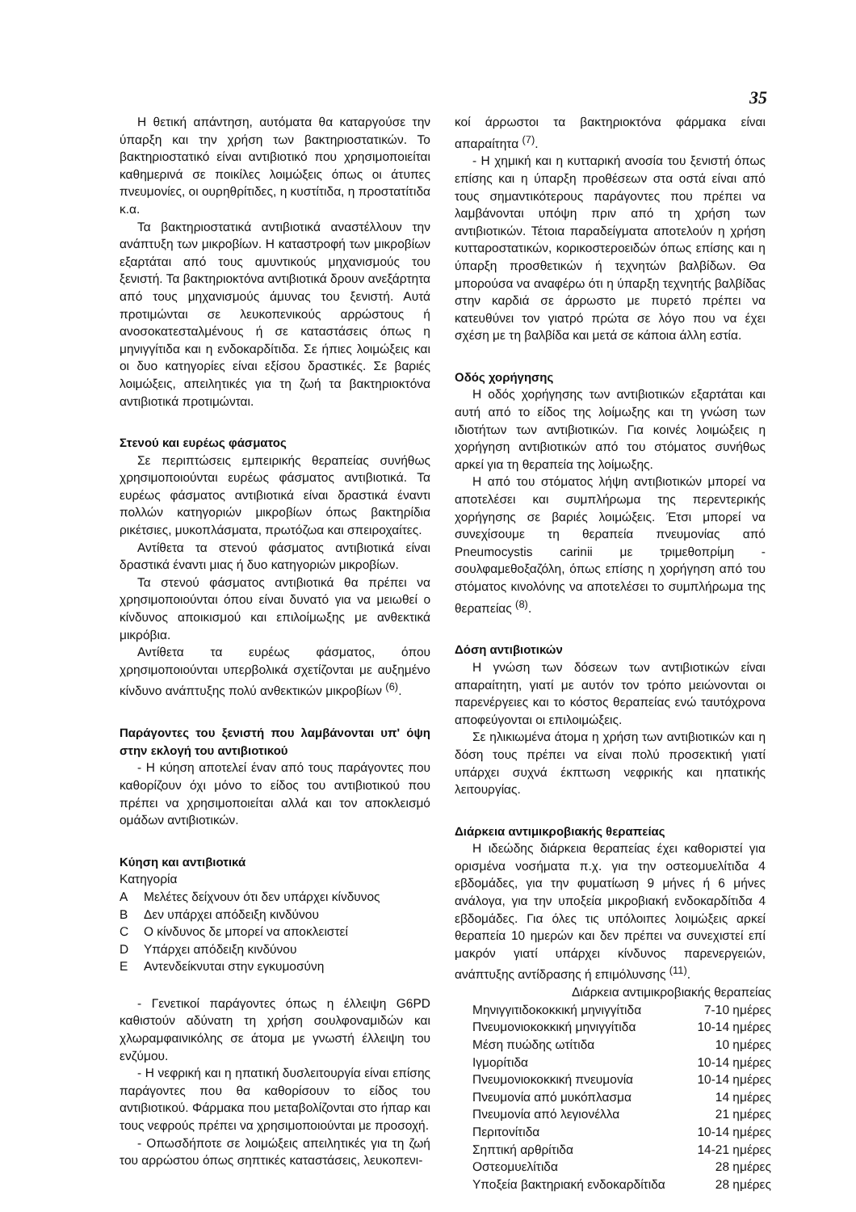35
Η θετική απάντηση, αυτόματα θα καταργούσε την ύπαρξη και την χρήση των βακτηριοστατικών. Το βακτηριοστατικό είναι αντιβιοτικό που χρησιμοποιείται καθημερινά σε ποικίλες λοιμώξεις όπως οι άτυπες πνευμονίες, οι ουρηθρίτιδες, η κυστίτιδα, η προστατίτιδα κ.α.
Τα βακτηριοστατικά αντιβιοτικά αναστέλλουν την ανάπτυξη των μικροβίων. Η καταστροφή των μικροβίων εξαρτάται από τους αμυντικούς μηχανισμούς του ξενιστή. Τα βακτηριοκτόνα αντιβιοτικά δρουν ανεξάρτητα από τους μηχανισμούς άμυνας του ξενιστή. Αυτά προτιμώνται σε λευκοπενικούς αρρώστους ή ανοσοκατεσταλμένους ή σε καταστάσεις όπως η μηνιγγίτιδα και η ενδοκαρδίτιδα. Σε ήπιες λοιμώξεις και οι δυο κατηγορίες είναι εξίσου δραστικές. Σε βαριές λοιμώξεις, απειλητικές για τη ζωή τα βακτηριοκτόνα αντιβιοτικά προτιμώνται.
Στενού και ευρέως φάσματος
Σε περιπτώσεις εμπειρικής θεραπείας συνήθως χρησιμοποιούνται ευρέως φάσματος αντιβιοτικά. Τα ευρέως φάσματος αντιβιοτικά είναι δραστικά έναντι πολλών κατηγοριών μικροβίων όπως βακτηρίδια ρικέτσιες, μυκοπλάσματα, πρωτόζωα και σπειροχαίτες.
Αντίθετα τα στενού φάσματος αντιβιοτικά είναι δραστικά έναντι μιας ή δυο κατηγοριών μικροβίων.
Τα στενού φάσματος αντιβιοτικά θα πρέπει να χρησιμοποιούνται όπου είναι δυνατό για να μειωθεί ο κίνδυνος αποικισμού και επιλοίμωξης με ανθεκτικά μικρόβια.
Αντίθετα τα ευρέως φάσματος, όπου χρησιμοποιούνται υπερβολικά σχετίζονται με αυξημένο κίνδυνο ανάπτυξης πολύ ανθεκτικών μικροβίων <sup>(6)</sup>.
Παράγοντες του ξενιστή που λαμβάνονται υπ' όψη στην εκλογή του αντιβιοτικού
- Η κύηση αποτελεί έναν από τους παράγοντες που καθορίζουν όχι μόνο το είδος του αντιβιοτικού που πρέπει να χρησιμοποιείται αλλά και τον αποκλεισμό ομάδων αντιβιοτικών.
Κύηση και αντιβιοτικά
Κατηγορία
| A | Μελέτες δείχνουν ότι δεν υπάρχει κίνδυνος |
| B | Δεν υπάρχει απόδειξη κινδύνου |
| C | Ο κίνδυνος δε μπορεί να αποκλειστεί |
| D | Υπάρχει απόδειξη κινδύνου |
| E | Αντενδείκνυται στην εγκυμοσύνη |
- Γενετικοί παράγοντες όπως η έλλειψη G6PD καθιστούν αδύνατη τη χρήση σουλφοναμιδών και χλωραμφαινικόλης σε άτομα με γνωστή έλλειψη του ενζύμου.
- Η νεφρική και η ηπατική δυσλειτουργία είναι επίσης παράγοντες που θα καθορίσουν το είδος του αντιβιοτικού. Φάρμακα που μεταβολίζονται στο ήπαρ και τους νεφρούς πρέπει να χρησιμοποιούνται με προσοχή.
- Οπωσδήποτε σε λοιμώξεις απειλητικές για τη ζωή του αρρώστου όπως σηπτικές καταστάσεις, λευκοπενι-
κοί άρρωστοι τα βακτηριοκτόνα φάρμακα είναι απαραίτητα <sup>(7)</sup>.
- Η χημική και η κυτταρική ανοσία του ξενιστή όπως επίσης και η ύπαρξη προθέσεων στα οστά είναι από τους σημαντικότερους παράγοντες που πρέπει να λαμβάνονται υπόψη πριν από τη χρήση των αντιβιοτικών. Τέτοια παραδείγματα αποτελούν η χρήση κυτταροστατικών, κορικοστεροειδών όπως επίσης και η ύπαρξη προσθετικών ή τεχνητών βαλβίδων. Θα μπορούσα να αναφέρω ότι η ύπαρξη τεχνητής βαλβίδας στην καρδιά σε άρρωστο με πυρετό πρέπει να κατευθύνει τον γιατρό πρώτα σε λόγο που να έχει σχέση με τη βαλβίδα και μετά σε κάποια άλλη εστία.
Οδός χορήγησης
Η οδός χορήγησης των αντιβιοτικών εξαρτάται και αυτή από το είδος της λοίμωξης και τη γνώση των ιδιοτήτων των αντιβιοτικών. Για κοινές λοιμώξεις η χορήγηση αντιβιοτικών από του στόματος συνήθως αρκεί για τη θεραπεία της λοίμωξης.
Η από του στόματος λήψη αντιβιοτικών μπορεί να αποτελέσει και συμπλήρωμα της περεντερικής χορήγησης σε βαριές λοιμώξεις. Έτσι μπορεί να συνεχίσουμε τη θεραπεία πνευμονίας από Pneumocystis carinii με τριμεθοπρίμη - σουλφαμεθοξαζόλη, όπως επίσης η χορήγηση από του στόματος κινολόνης να αποτελέσει το συμπλήρωμα της θεραπείας <sup>(8)</sup>.
Δόση αντιβιοτικών
Η γνώση των δόσεων των αντιβιοτικών είναι απαραίτητη, γιατί με αυτόν τον τρόπο μειώνονται οι παρενέργειες και το κόστος θεραπείας ενώ ταυτόχρονα αποφεύγονται οι επιλοιμώξεις.
Σε ηλικιωμένα άτομα η χρήση των αντιβιοτικών και η δόση τους πρέπει να είναι πολύ προσεκτική γιατί υπάρχει συχνά έκπτωση νεφρικής και ηπατικής λειτουργίας.
Διάρκεια αντιμικροβιακής θεραπείας
Η ιδεώδης διάρκεια θεραπείας έχει καθοριστεί για ορισμένα νοσήματα π.χ. για την οστεομυελίτιδα 4 εβδομάδες, για την φυματίωση 9 μήνες ή 6 μήνες ανάλογα, για την υποξεία μικροβιακή ενδοκαρδίτιδα 4 εβδομάδες. Για όλες τις υπόλοιπες λοιμώξεις αρκεί θεραπεία 10 ημερών και δεν πρέπει να συνεχιστεί επί μακρόν γιατί υπάρχει κίνδυνος παρενεργειών, ανάπτυξης αντίδρασης ή επιμόλυνσης <sup>(11)</sup>.
| Διάρκεια αντιμικροβιακής θεραπείας | |
| Μηνιγγιτιδοκοκκική μηνιγγίτιδα | 7-10 ημέρες |
| Πνευμονιοκοκκική μηνιγγίτιδα | 10-14 ημέρες |
| Μέση πυώδης ωτίτιδα | 10 ημέρες |
| Ιγμορίτιδα | 10-14 ημέρες |
| Πνευμονιοκοκκική πνευμονία | 10-14 ημέρες |
| Πνευμονία από μυκόπλασμα | 14 ημέρες |
| Πνευμονία από λεγιονέλλα | 21 ημέρες |
| Περιτονίτιδα | 10-14 ημέρες |
| Σηπτική αρθρίτιδα | 14-21 ημέρες |
| Οστεομυελίτιδα | 28 ημέρες |
| Υποξεία βακτηριακή ενδοκαρδίτιδα | 28 ημέρες |